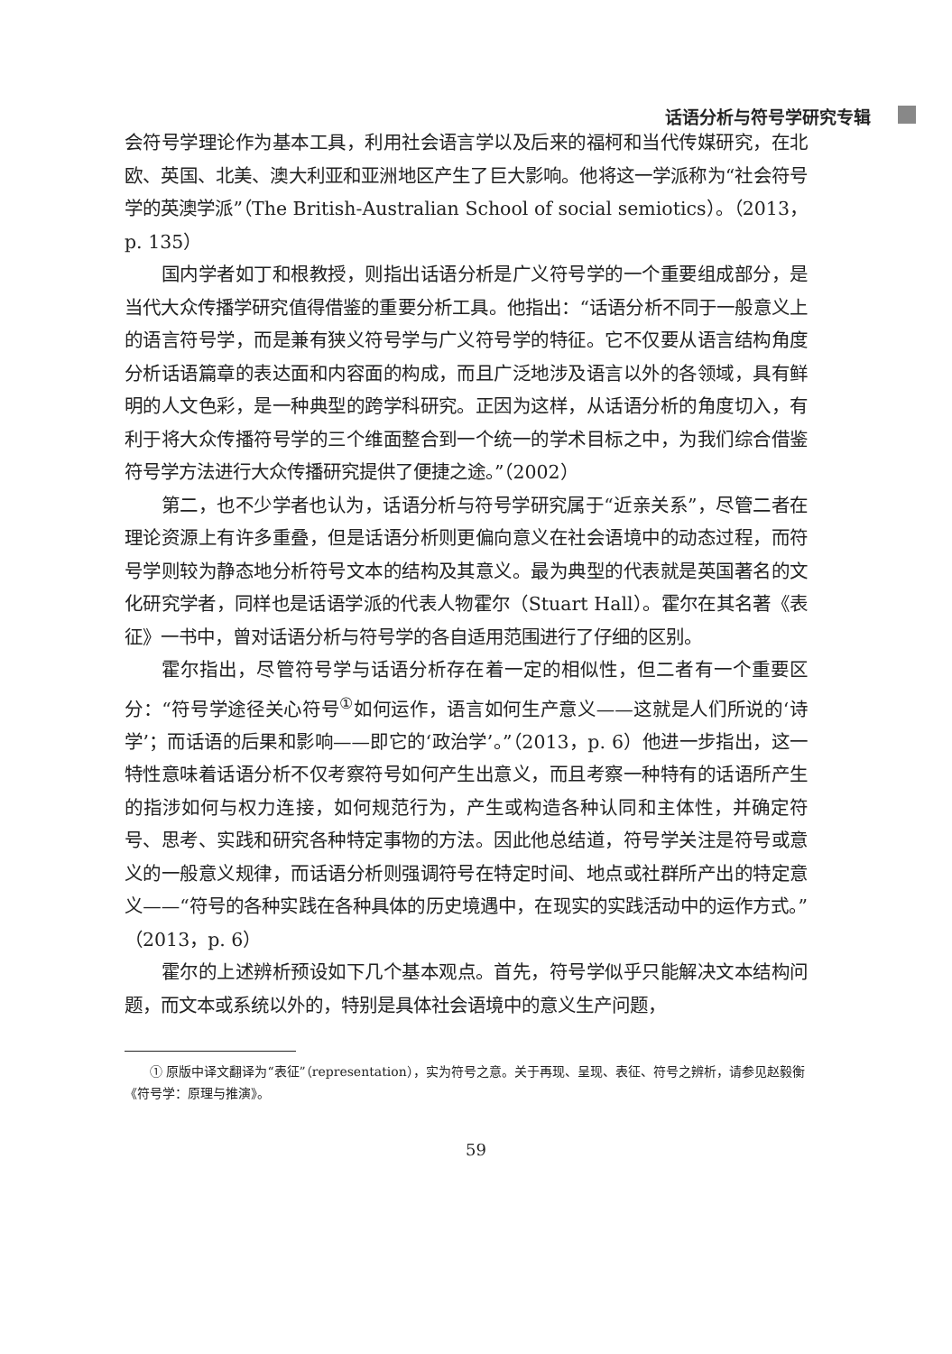话语分析与符号学研究专辑
会符号学理论作为基本工具，利用社会语言学以及后来的福柯和当代传媒研究，在北欧、英国、北美、澳大利亚和亚洲地区产生了巨大影响。他将这一学派称为“社会符号学的英澳学派”（The British-Australian School of social semiotics）。（2013，p. 135）
国内学者如丁和根教授，则指出话语分析是广义符号学的一个重要组成部分，是当代大众传播学研究值得借鉴的重要分析工具。他指出：“话语分析不同于一般意义上的语言符号学，而是兼有狭义符号学与广义符号学的特征。它不仅要从语言结构角度分析话语篇章的表达面和内容面的构成，而且广泛地涉及语言以外的各领域，具有鲜明的人文色彩，是一种典型的跨学科研究。正因为这样，从话语分析的角度切入，有利于将大众传播符号学的三个维面整合到一个统一的学术目标之中，为我们综合借鉴符号学方法进行大众传播研究提供了便捷之途。”（2002）
第二，也不少学者也认为，话语分析与符号学研究属于“近亲关系”，尽管二者在理论资源上有许多重叠，但是话语分析则更偏向意义在社会语境中的动态过程，而符号学则较为静态地分析符号文本的结构及其意义。最为典型的代表就是英国著名的文化研究学者，同样也是话语学派的代表人物霍尔（Stuart Hall）。霍尔在其名著《表征》一书中，曾对话语分析与符号学的各自适用范围进行了仔细的区别。
霍尔指出，尽管符号学与话语分析存在着一定的相似性，但二者有一个重要区分：“符号学途径关心符号<sup>①</sup>如何运作，语言如何生产意义——这就是人们所说的‘诗学’；而话语的后果和影响——即它的‘政治学’。”（2013，p. 6）他进一步指出，这一特性意味着话语分析不仅考察符号如何产生出意义，而且考察一种特有的话语所产生的指涉如何与权力连接，如何规范行为，产生或构造各种认同和主体性，并确定符号、思考、实践和研究各种特定事物的方法。因此他总结道，符号学关注是符号或意义的一般意义规律，而话语分析则强调符号在特定时间、地点或社群所产出的特定意义——“符号的各种实践在各种具体的历史境遇中，在现实的实践活动中的运作方式。”（2013，p. 6）
霍尔的上述辨析预设如下几个基本观点。首先，符号学似乎只能解决文本结构问题，而文本或系统以外的，特别是具体社会语境中的意义生产问题，
① 原版中译文翻译为“表征”（representation），实为符号之意。关于再现、呈现、表征、符号之辨析，请参见赵毅衡《符号学：原理与推演》。
59